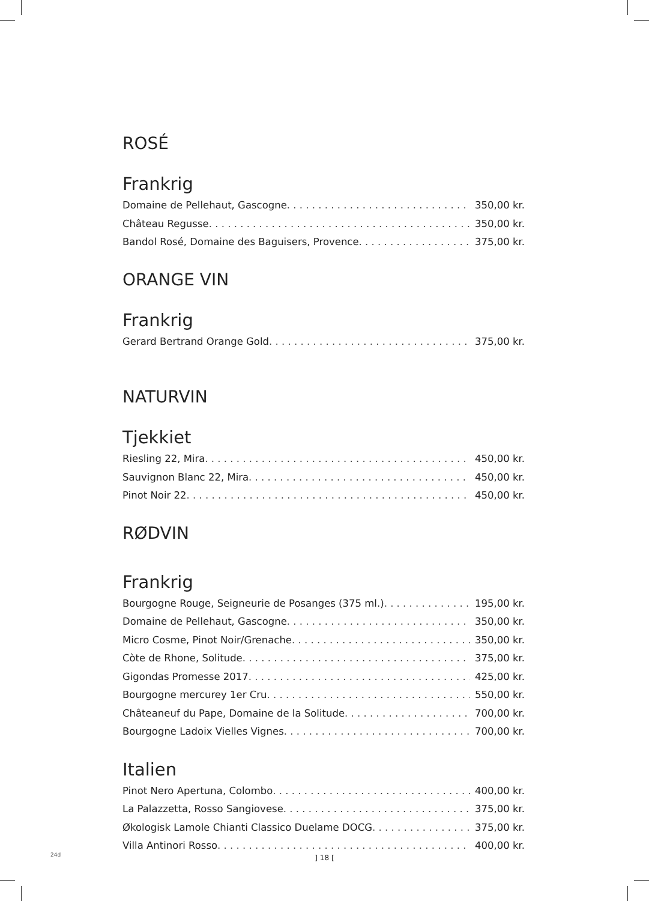ROSÉ
Frankrig
Domaine de Pellehaut, Gascogne 350,00 kr.
Château Regusse 350,00 kr.
Bandol Rosé, Domaine des Baguisers, Provence 375,00 kr.
ORANGE VIN
Frankrig
Gerard Bertrand Orange Gold 375,00 kr.
NATURVIN
Tjekkiet
Riesling 22, Mira 450,00 kr.
Sauvignon Blanc 22, Mira 450,00 kr.
Pinot Noir 22 450,00 kr.
RØDVIN
Frankrig
Bourgogne Rouge, Seigneurie de Posanges (375 ml.) 195,00 kr.
Domaine de Pellehaut, Gascogne 350,00 kr.
Micro Cosme, Pinot Noir/Grenache 350,00 kr.
Còte de Rhone, Solitude 375,00 kr.
Gigondas Promesse 2017 425,00 kr.
Bourgogne mercurey 1er Cru 550,00 kr.
Châteaneuf du Pape, Domaine de la Solitude 700,00 kr.
Bourgogne Ladoix Vielles Vignes 700,00 kr.
Italien
Pinot Nero Apertuna, Colombo 400,00 kr.
La Palazzetta, Rosso Sangiovese 375,00 kr.
Økologisk Lamole Chianti Classico Duelame DOCG 375,00 kr.
Villa Antinori Rosso 400,00 kr.
24d ] 18 [